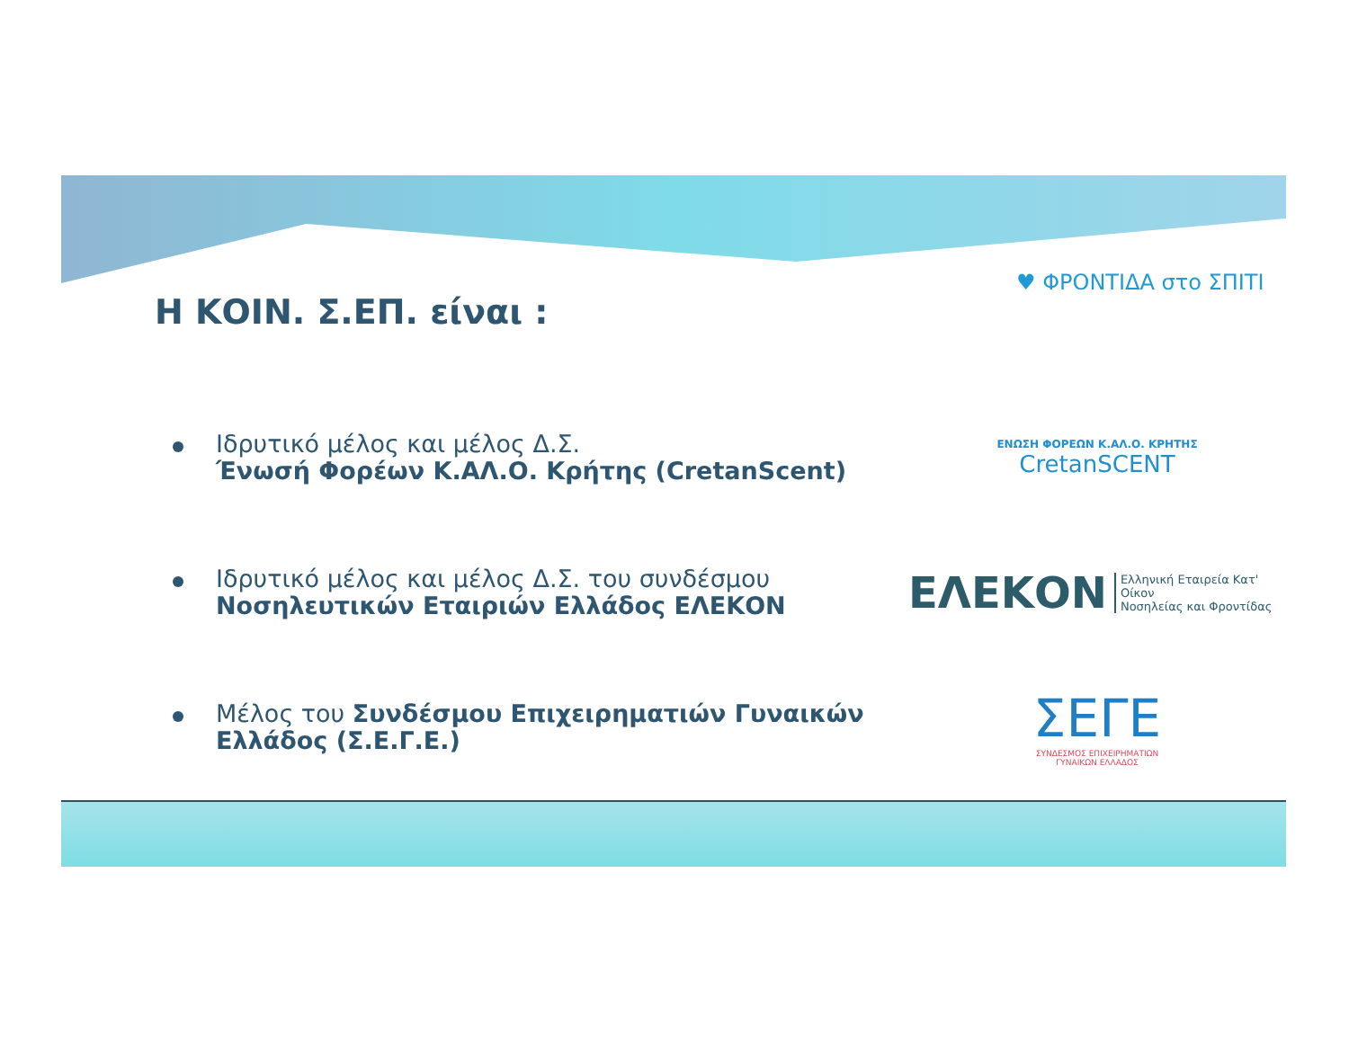♥ ΦΡΟΝΤΙΔΑ στο ΣΠΙΤΙ
Η ΚΟΙΝ. Σ.ΕΠ. είναι :
Ιδρυτικό μέλος και μέλος Δ.Σ.
Ένωσή Φορέων Κ.ΑΛ.Ο. Κρήτης (CretanScent)
ΕΝΩΣΗ ΦΟΡΕΩΝ Κ.ΑΛ.Ο. ΚΡΗΤΗΣ
CretanSCENT
Ιδρυτικό μέλος και μέλος Δ.Σ. του συνδέσμου
Νοσηλευτικών Εταιριών Ελλάδος ΕΛΕΚΟΝ
ΕΛΕΚΟΝ Ελληνική Εταιρεία Κατ' Οίκον
Νοσηλείας και Φροντίδας
Μέλος του Συνδέσμου Επιχειρηματιών Γυναικών Ελλάδος (Σ.Ε.Γ.Ε.)
ΣΕΓΕ
ΣΥΝΔΕΣΜΟΣ ΕΠΙΧΕΙΡΗΜΑΤΙΩΝ
ΓΥΝΑΙΚΩΝ ΕΛΛΑΔΟΣ